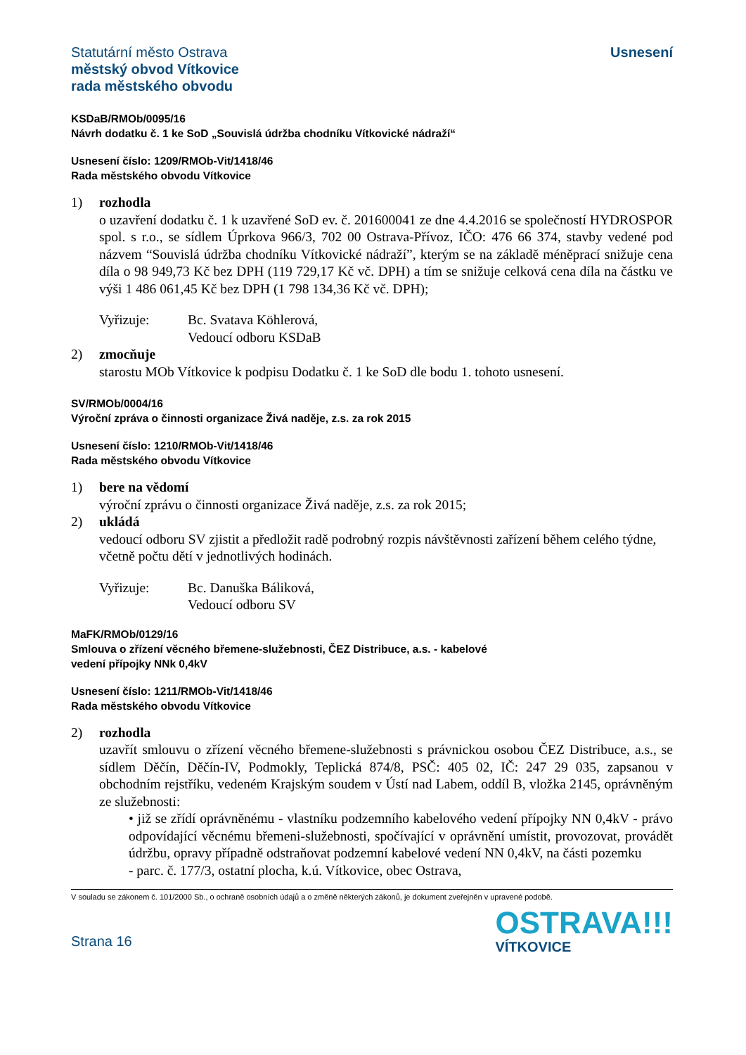Statutární město Ostrava
městský obvod Vítkovice
rada městského obvodu
Usnesení
KSDaB/RMOb/0095/16
Návrh dodatku č. 1 ke SoD „Souvislá údržba chodníku Vítkovické nádraží“
Usnesení číslo: 1209/RMOb-Vit/1418/46
Rada městského obvodu Vítkovice
1) rozhodla
o uzavření dodatku č. 1 k uzavřené SoD ev. č. 201600041 ze dne 4.4.2016 se společností HYDROSPOR spol. s r.o., se sídlem Úprkova 966/3, 702 00 Ostrava-Přívoz, IČO: 476 66 374, stavby vedené pod názvem “Souvislá údržba chodníku Vítkovické nádraží”, kterým se na základě méněprací snižuje cena díla o 98 949,73 Kč bez DPH (119 729,17 Kč vč. DPH) a tím se snižuje celková cena díla na částku ve výši 1 486 061,45 Kč bez DPH (1 798 134,36 Kč vč. DPH);
Vyřizuje: Bc. Svatava Köhlerová,
Vedoucí odboru KSDaB
2) zmocňuje
starostu MOb Vítkovice k podpisu Dodatku č. 1 ke SoD dle bodu 1. tohoto usnesení.
SV/RMOb/0004/16
Výroční zpráva o činnosti organizace Živá naděje, z.s. za rok 2015
Usnesení číslo: 1210/RMOb-Vit/1418/46
Rada městského obvodu Vítkovice
1) bere na vědomí
výroční zprávu o činnosti organizace Živá naděje, z.s. za rok 2015;
2) ukládá
vedoucí odboru SV zjistit a předložit radě podrobný rozpis návštěvnosti zařízení během celého týdne, včetně počtu dětí v jednotlivých hodinách.
Vyřizuje: Bc. Danuška Báliková,
Vedoucí odboru SV
MaFK/RMOb/0129/16
Smlouva o zřízení věcného břemene-služebnosti, ČEZ Distribuce, a.s. - kabelové
vedení přípojky NNk 0,4kV
Usnesení číslo: 1211/RMOb-Vit/1418/46
Rada městského obvodu Vítkovice
2) rozhodla
uzavřít smlouvu o zřízení věcného břemene-služebnosti s právnickou osobou ČEZ Distribuce, a.s., se sídlem Děčín, Děčín-IV, Podmokly, Teplická 874/8, PSČ: 405 02, IČ: 247 29 035, zapsanou v obchodním rejstříku, vedeném Krajským soudem v Ústí nad Labem, oddíl B, vložka 2145, oprávněným ze služebnosti:
• již se zřídí oprávněnému - vlastníku podzemního kabelového vedení přípojky NN 0,4kV - právo odpovídající věcnému břemeni-služebnosti, spočívající v oprávnění umístit, provozovat, provádět údržbu, opravy případně odstraňovat podzemní kabelové vedení NN 0,4kV, na části pozemku
- parc. č. 177/3, ostatní plocha, k.ú. Vítkovice, obec Ostrava,
V souladu se zákonem č. 101/2000 Sb., o ochraně osobních údajů a o změně některých zákonů, je dokument zveřejněn v upravené podobě.
Strana 16
OSTRAVA!!!
VÍTKOVICE